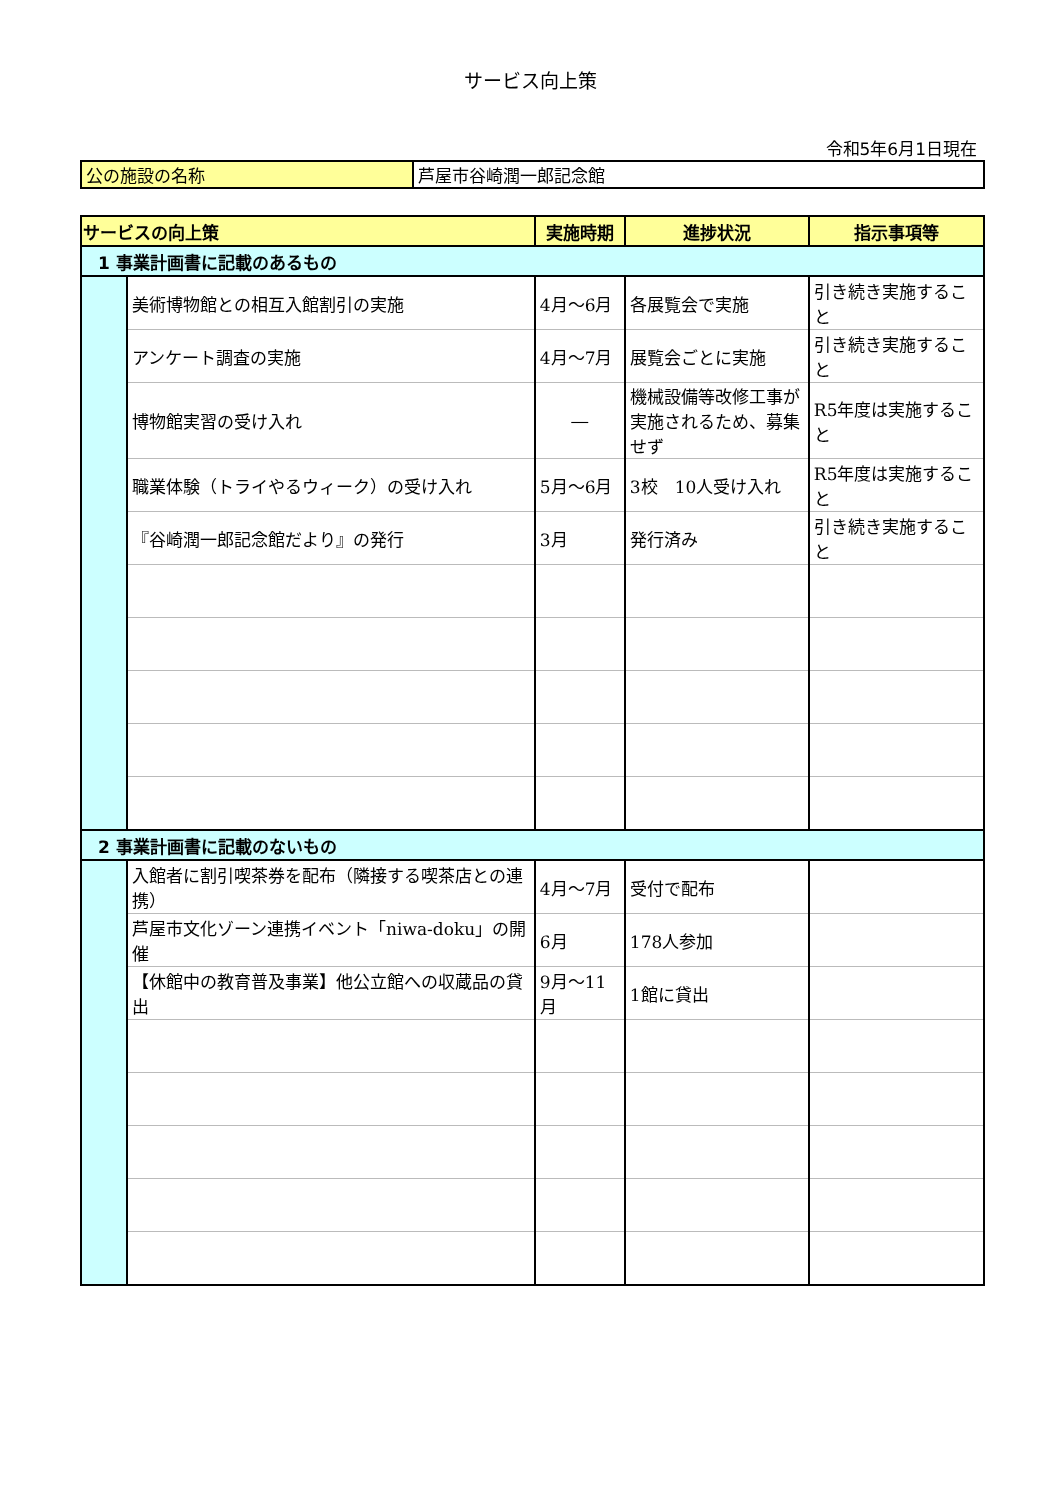サービス向上策
令和5年6月1日現在
| 公の施設の名称 | 芦屋市谷崎潤一郎記念館 |
| サービスの向上策 | | 実施時期 | 進捗状況 | 指示事項等 |
| --- | --- | --- | --- | --- |
| 1 事業計画書に記載のあるもの | | | | |
| | 美術博物館との相互入館割引の実施 | 4月～6月 | 各展覧会で実施 | 引き続き実施すること |
| | アンケート調査の実施 | 4月～7月 | 展覧会ごとに実施 | 引き続き実施すること |
| | 博物館実習の受け入れ | ― | 機械設備等改修工事が実施されるため、募集せず | R5年度は実施すること |
| | 職業体験（トライやるウィーク）の受け入れ | 5月～6月 | 3校 10人受け入れ | R5年度は実施すること |
| | 『谷崎潤一郎記念館だより』の発行 | 3月 | 発行済み | 引き続き実施すること |
| 2 事業計画書に記載のないもの | | | | |
| | 入館者に割引喫茶券を配布（隣接する喫茶店との連携） | 4月～7月 | 受付で配布 | |
| | 芦屋市文化ゾーン連携イベント「niwa-doku」の開催 | 6月 | 178人参加 | |
| | 【休館中の教育普及事業】他公立館への収蔵品の貸出 | 9月～11月 | 1館に貸出 | |